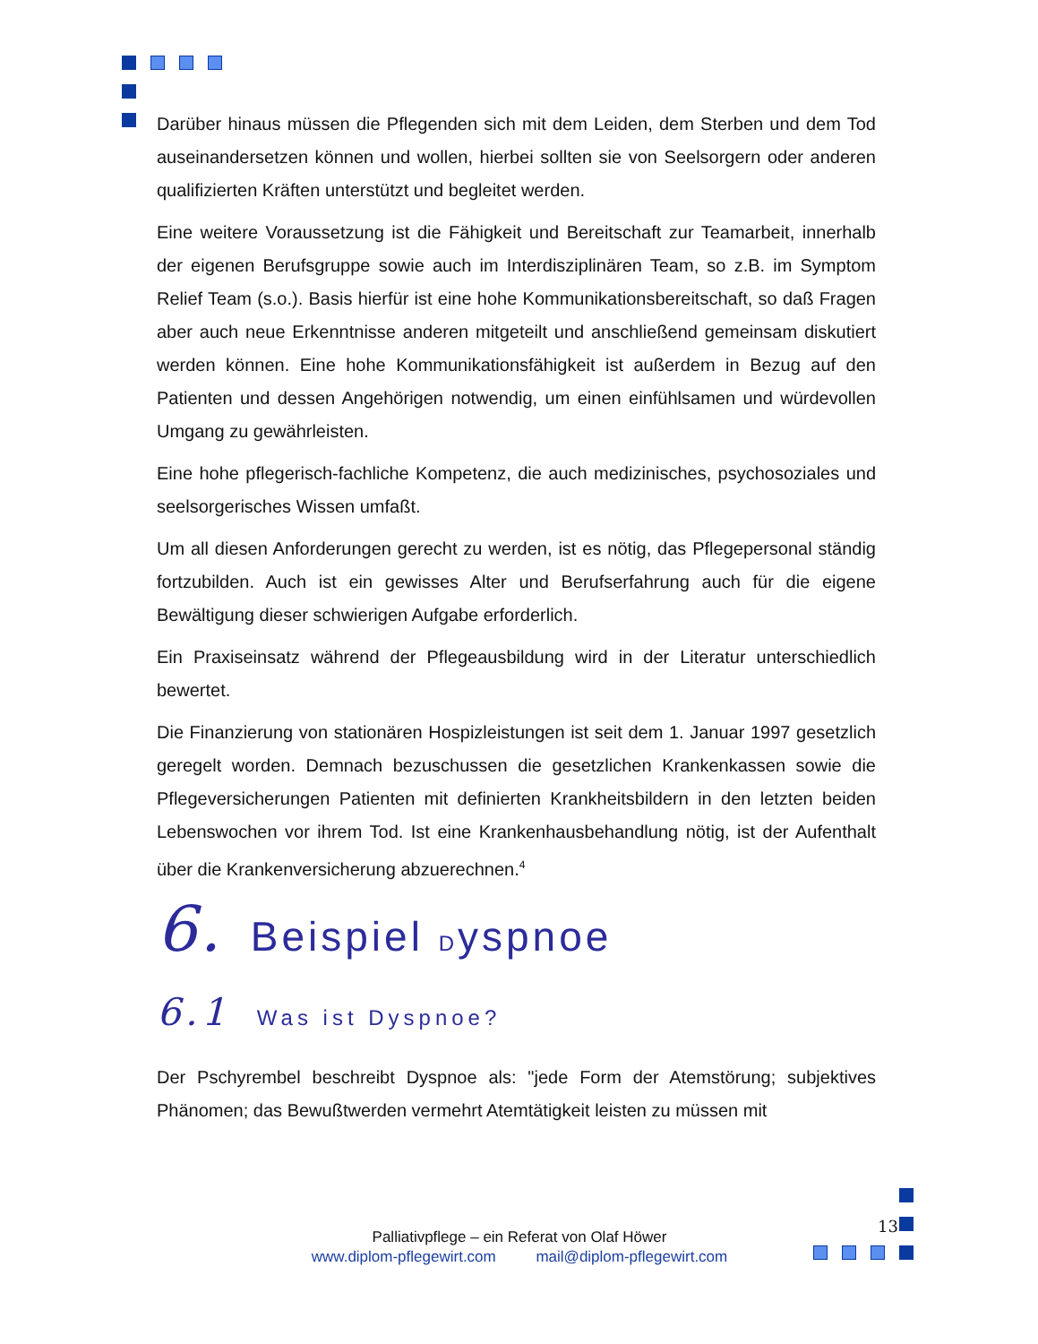Darüber hinaus müssen die Pflegenden sich mit dem Leiden, dem Sterben und dem Tod auseinandersetzen können und wollen, hierbei sollten sie von Seelsorgern oder anderen qualifizierten Kräften unterstützt und begleitet werden.
Eine weitere Voraussetzung ist die Fähigkeit und Bereitschaft zur Teamarbeit, innerhalb der eigenen Berufsgruppe sowie auch im Interdisziplinären Team, so z.B. im Symptom Relief Team (s.o.). Basis hierfür ist eine hohe Kommunikationsbereitschaft, so daß Fragen aber auch neue Erkenntnisse anderen mitgeteilt und anschließend gemeinsam diskutiert werden können. Eine hohe Kommunikationsfähigkeit ist außerdem in Bezug auf den Patienten und dessen Angehörigen notwendig, um einen einfühlsamen und würdevollen Umgang zu gewährleisten.
Eine hohe pflegerisch-fachliche Kompetenz, die auch medizinisches, psychosoziales und seelsorgerisches Wissen umfaßt.
Um all diesen Anforderungen gerecht zu werden, ist es nötig, das Pflegepersonal ständig fortzubilden. Auch ist ein gewisses Alter und Berufserfahrung auch für die eigene Bewältigung dieser schwierigen Aufgabe erforderlich.
Ein Praxiseinsatz während der Pflegeausbildung wird in der Literatur unterschiedlich bewertet.
Die Finanzierung von stationären Hospizleistungen ist seit dem 1. Januar 1997 gesetzlich geregelt worden. Demnach bezuschussen die gesetzlichen Krankenkassen sowie die Pflegeversicherungen Patienten mit definierten Krankheitsbildern in den letzten beiden Lebenswochen vor ihrem Tod. Ist eine Krankenhausbehandlung nötig, ist der Aufenthalt über die Krankenversicherung abzuerechnen.<sup>4</sup>
6. Beispiel Dyspnoe
6.1 Was ist Dyspnoe?
Der Pschyrembel beschreibt Dyspnoe als: "jede Form der Atemstörung; subjektives Phänomen; das Bewußtwerden vermehrt Atemtätigkeit leisten zu müssen mit
13
Palliativpflege – ein Referat von Olaf Höwer
www.diplom-pflegewirt.com mail@diplom-pflegewirt.com